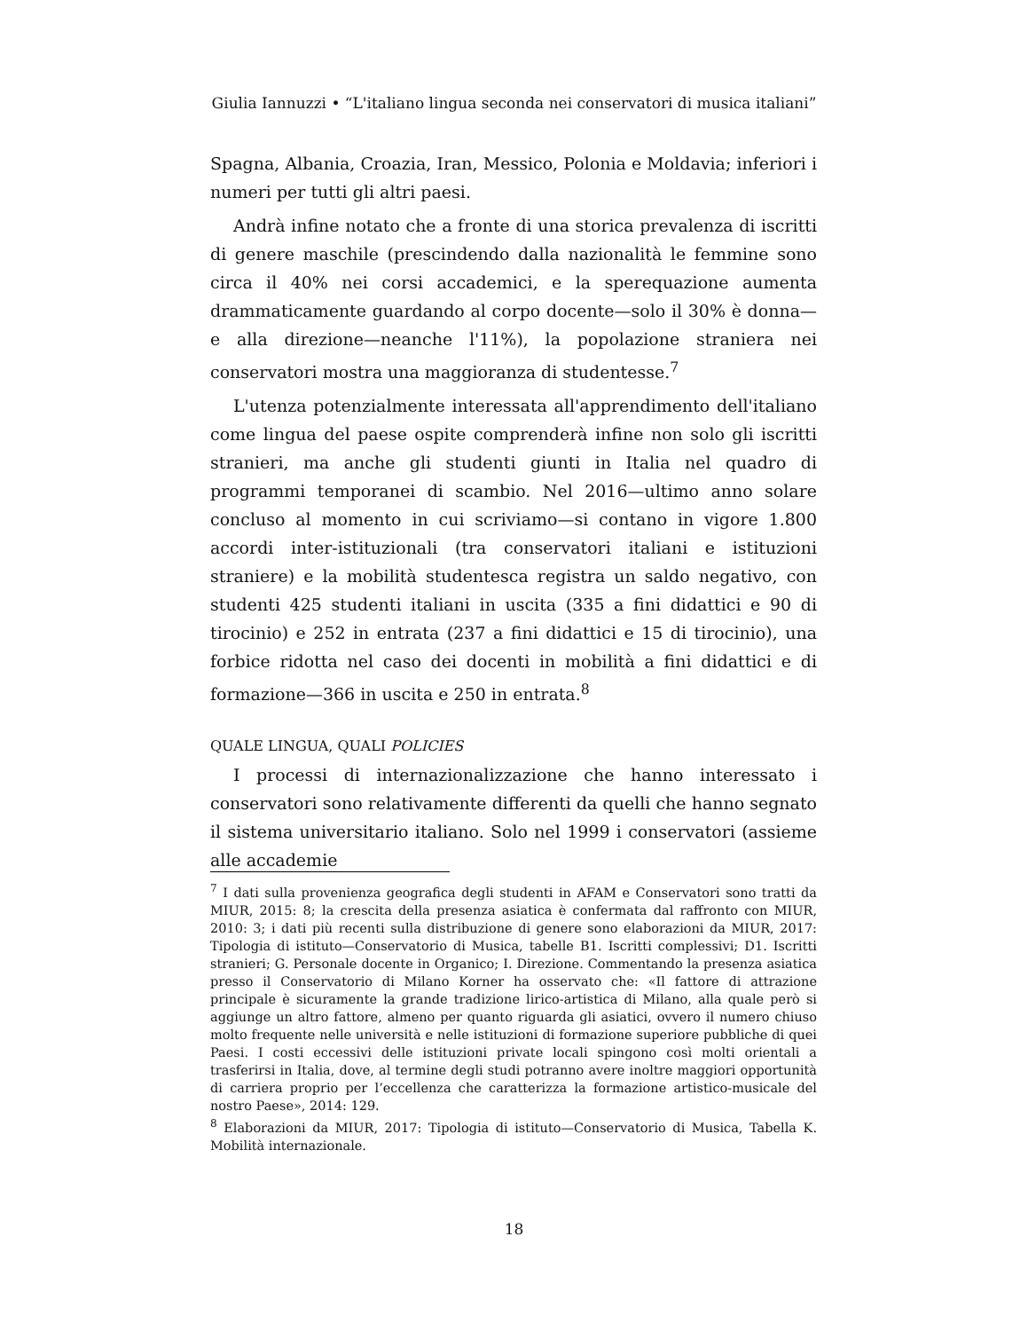Giulia Iannuzzi • “L'italiano lingua seconda nei conservatori di musica italiani”
Spagna, Albania, Croazia, Iran, Messico, Polonia e Moldavia; inferiori i numeri per tutti gli altri paesi.
Andrà infine notato che a fronte di una storica prevalenza di iscritti di genere maschile (prescindendo dalla nazionalità le femmine sono circa il 40% nei corsi accademici, e la sperequazione aumenta drammaticamente guardando al corpo docente—solo il 30% è donna—e alla direzione—neanche l'11%), la popolazione straniera nei conservatori mostra una maggioranza di studentesse.<sup>7</sup>
L'utenza potenzialmente interessata all'apprendimento dell'italiano come lingua del paese ospite comprenderà infine non solo gli iscritti stranieri, ma anche gli studenti giunti in Italia nel quadro di programmi temporanei di scambio. Nel 2016—ultimo anno solare concluso al momento in cui scriviamo—si contano in vigore 1.800 accordi inter-istituzionali (tra conservatori italiani e istituzioni straniere) e la mobilità studentesca registra un saldo negativo, con studenti 425 studenti italiani in uscita (335 a fini didattici e 90 di tirocinio) e 252 in entrata (237 a fini didattici e 15 di tirocinio), una forbice ridotta nel caso dei docenti in mobilità a fini didattici e di formazione—366 in uscita e 250 in entrata.<sup>8</sup>
QUALE LINGUA, QUALI POLICIES
I processi di internazionalizzazione che hanno interessato i conservatori sono relativamente differenti da quelli che hanno segnato il sistema universitario italiano. Solo nel 1999 i conservatori (assieme alle accademie
<sup>7</sup> I dati sulla provenienza geografica degli studenti in AFAM e Conservatori sono tratti da MIUR, 2015: 8; la crescita della presenza asiatica è confermata dal raffronto con MIUR, 2010: 3; i dati più recenti sulla distribuzione di genere sono elaborazioni da MIUR, 2017: Tipologia di istituto—Conservatorio di Musica, tabelle B1. Iscritti complessivi; D1. Iscritti stranieri; G. Personale docente in Organico; I. Direzione. Commentando la presenza asiatica presso il Conservatorio di Milano Korner ha osservato che: «Il fattore di attrazione principale è sicuramente la grande tradizione lirico-artistica di Milano, alla quale però si aggiunge un altro fattore, almeno per quanto riguarda gli asiatici, ovvero il numero chiuso molto frequente nelle università e nelle istituzioni di formazione superiore pubbliche di quei Paesi. I costi eccessivi delle istituzioni private locali spingono così molti orientali a trasferirsi in Italia, dove, al termine degli studi potranno avere inoltre maggiori opportunità di carriera proprio per l’eccellenza che caratterizza la formazione artistico-musicale del nostro Paese», 2014: 129.
<sup>8</sup> Elaborazioni da MIUR, 2017: Tipologia di istituto—Conservatorio di Musica, Tabella K. Mobilità internazionale.
18